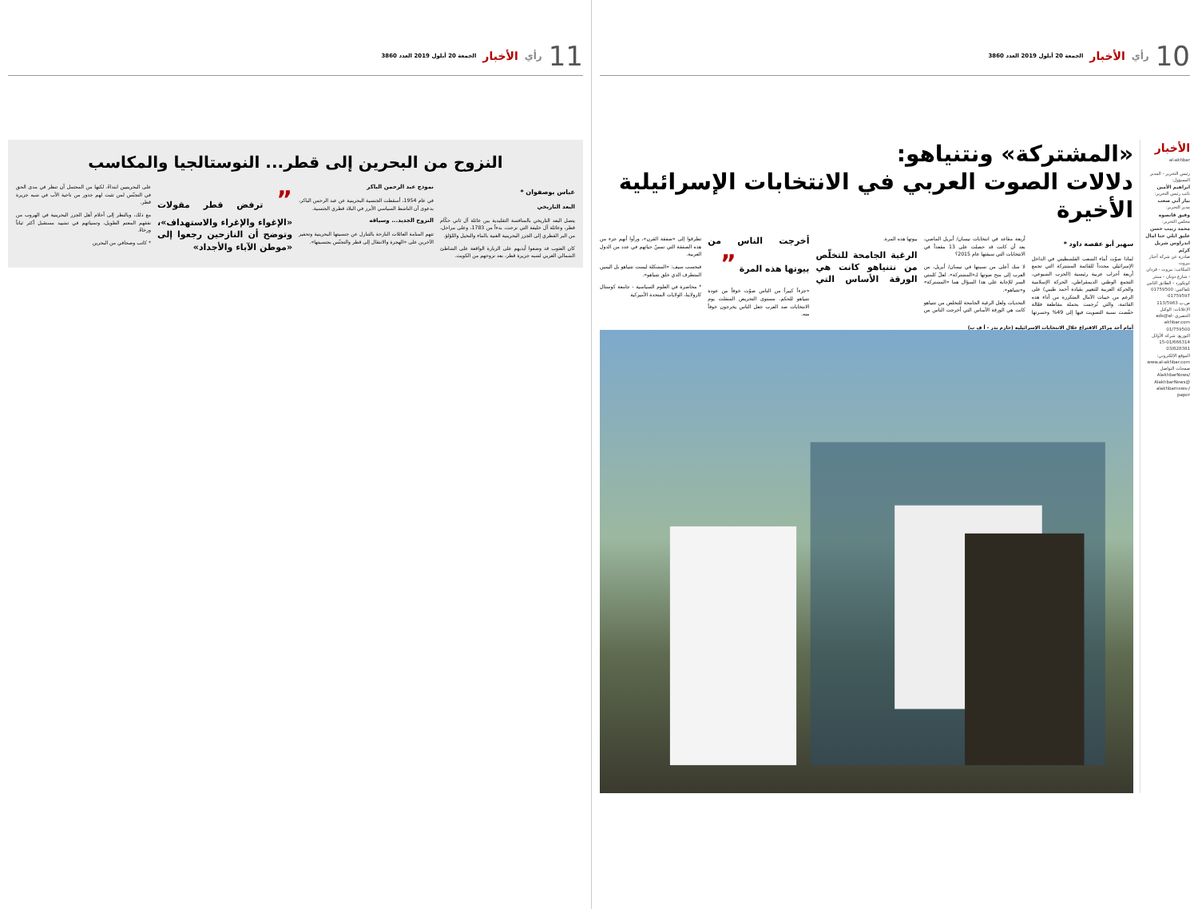10 رأي الأخبار الجمعة 20 أيلول 2019 العدد 3860
الأخبار
al-akhbar
رئيس التحرير - المدير المسؤول:
ابراهيم الأمين
نائب رئيس التحرير:
بيار أبي صعب
مدير التحرير:
وفيق قانصوه
مجلس التحرير:
محمد زبيب حسن عليق ايلي حنا امال اندراوس شربل كريّم
صادرة عن شركة أخبار بيروت
المكاتب: بيروت - فردان - شارع دونان - سنتر كونكورد - الطابق الثامن
تلفاكس: 01759500 01759597
ص.ب 113/5963
الإعلانات: الوكيل الحصري ads@al-akhbar.com 01/759500
التوزيع: شركة الأوائل 01/666314-15 03/828381
الموقع الإلكتروني: www.al-akhbar.com
صفحات التواصل
/AlakhbarNews
@AlakhbarNews
/alakhbarnews-paper
«المشتركة» ونتنياهو:
دلالات الصوت العربي في الانتخابات الإسرائيلية الأخيرة
سهير أبو عقصة داود *
لماذا صوّت أبناء الشعب الفلسطيني في الداخل الإسرائيلي مجدداً للقائمة المشتركة التي تجمع أربعة أحزاب عربية رئيسية (الحزب الشيوعي، التجمع الوطني الديمقراطي، الحركة الإسلامية والحركة العربية للتغيير بقيادة أحمد طيبي) على الرغم من خيبات الآمال المتكررة من أداء هذه القائمة، والتي تُرجمت بحملة مقاطعة فعّالة خفّضت نسبة التصويت فيها إلى 49% وخسرتها أربعة مقاعد في انتخابات نيسان/ أبريل الماضي، بعد أن كانت قد حصلت على 13 مقعداً في الانتخابات التي سبقتها عام 2015؟
لا شك أعلى من نسبتها في نيسان/ أبريل، من العرب إلى منح صوتها لـ«المشتركة». لعلّ كلمتي السر للإجابة على هذا السؤال هما «المشتركة» و«نتنياهو».
التحديات ولعل الرغبة الجامحة للتخلص من نتنياهو كانت هي الورقة الأساس التي أخرجت الناس من بيوتها هذه المرة.
الرغبة الجامحة للتخلّص من نتنياهو كانت هي الورقة الأساس التي أخرجت الناس من بيوتها هذه المرة ”
«جزءاً كبيراً من الناس صوّت خوفاً من عودة نتنياهو للحكم. مستوى التحريض المنفلت يوم الانتخابات ضد العرب جعل الناس يخرجون خوفاً منه.
تطرقوا إلى «صفقة القرن»، ورأوا أنهم جزء من هذه الصفقة التي تمسّ حياتهم في عدد من الدول العربية.
فبحسب سيف: «المشكلة ليست نتنياهو بل اليمين المتطرف الذي خلق نتنياهو».
* محاضرة في العلوم السياسية - جامعة كوستال كارولاينا، الولايات المتحدة الأميركية
أمام أحد مراكز الاقتراع خلال الانتخابات الإسرائيلية (حازم بدر - أ ف ب)
11 رأي الأخبار الجمعة 20 أيلول 2019 العدد 3860
النزوح من البحرين إلى قطر... النوستالجيا والمكاسب
عباس بوصفوان *
البعد التاريخي
يتصل البعد التاريخي بالمنافسة التقليدية بين عائلة آل ثاني حكّام قطر، وعائلة آل خليفة التي نزحت، بدءاً من 1783، وعلى مراحل، من البر القطري إلى الجزر البحرينية الغنية بالماء والنخيل واللؤلؤ.
كان العتوب قد وضعوا أيديهم على الزبارة الواقعة على الشاطئ الشمالي الغربي لشبه جزيرة قطر، بعد نزوحهم من الكويت.
نموذج عبد الرحمن الباكر
في عام 1954، أسقطت الجنسية البحرينية عن عبد الرحمن الباكر، بدعوى أن الناشط السياسي الأبرز في البلاد قطري الجنسية.
النزوح الجديد... وسياقه
تتهم المنامة العائلات النازحة بالتنازل عن جنسيتها البحرينية وتحفيز الآخرين على «الهجرة والانتقال إلى قطر والتجنّس بجنسيتها».
” ترفض قطر مقولات «الإغواء والإغراء والاستهداف»، وتوضح أن النازحين رجعوا إلى «موطن الآباء والأجداد»
على البحرينيين ابتداءً، لكنها من المحتمل أن تنظر في مدى الحق في التجنّس لمن تثبت لهم جذور من ناحية الأب في شبه جزيرة قطر.
مع ذلك، وبالنظر إلى أحلام أهل الجزر البحرينية في الهروب من نفقهم المعتم الطويل، وتمنياتهم في تشييد مستقبل أكثر ثباتاً ورخاءً.
* كاتب وصحافي من البحرين